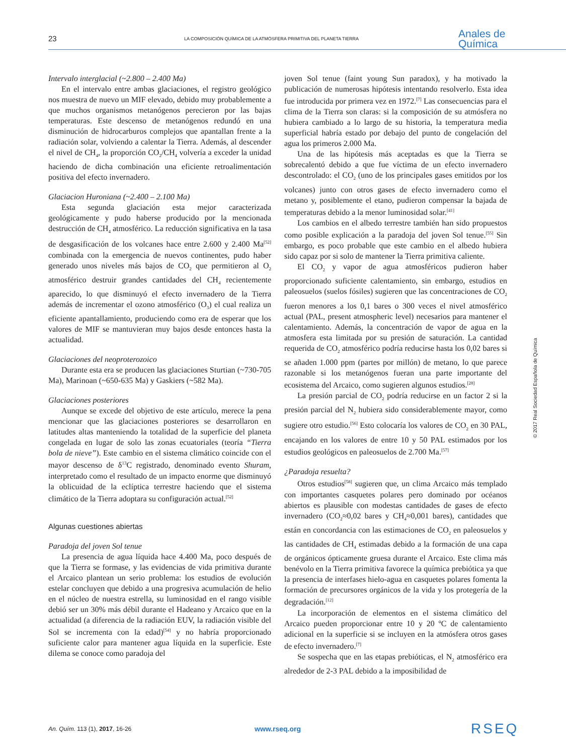23 LA COMPOSICIÓN QUÍMICA DE LA ATMÓSFERA PRIMITIVA DEL PLANETA TIERRA Anales de
Química
Intervalo interglacial (~2.800 – 2.400 Ma)
En el intervalo entre ambas glaciaciones, el registro geológico nos muestra de nuevo un MIF elevado, debido muy probablemente a que muchos organismos metanógenos perecieron por las bajas temperaturas. Este descenso de metanógenos redundó en una disminución de hidrocarburos complejos que apantallan frente a la radiación solar, volviendo a calentar la Tierra. Además, al descender el nivel de CH<sub>4</sub>, la proporción CO<sub>2</sub>/CH<sub>4</sub> volvería a exceder la unidad haciendo de dicha combinación una eficiente retroalimentación positiva del efecto invernadero.
Glaciacion Huroniana (~2.400 – 2.100 Ma)
Esta segunda glaciación esta mejor caracterizada geológicamente y pudo haberse producido por la mencionada destrucción de CH<sub>4</sub> atmosférico. La reducción significativa en la tasa de desgasificación de los volcanes hace entre 2.600 y 2.400 Ma<sup>[52]</sup> combinada con la emergencia de nuevos continentes, pudo haber generado unos niveles más bajos de CO<sub>2</sub> que permitieron al O<sub>2</sub> atmosférico destruir grandes cantidades del CH<sub>4</sub> recientemente aparecido, lo que disminuyó el efecto invernadero de la Tierra además de incrementar el ozono atmosférico (O<sub>3</sub>) el cual realiza un eficiente apantallamiento, produciendo como era de esperar que los valores de MIF se mantuvieran muy bajos desde entonces hasta la actualidad.
Glaciaciones del neoproterozoico
Durante esta era se producen las glaciaciones Sturtian (~730-705 Ma), Marinoan (~650-635 Ma) y Gaskiers (~582 Ma).
Glaciaciones posteriores
Aunque se excede del objetivo de este artículo, merece la pena mencionar que las glaciaciones posteriores se desarrollaron en latitudes altas manteniendo la totalidad de la superficie del planeta congelada en lugar de solo las zonas ecuatoriales (teoría “Tierra bola de nieve”). Este cambio en el sistema climático coincide con el mayor descenso de δ<sup>13</sup>C registrado, denominado evento Shuram, interpretado como el resultado de un impacto enorme que disminuyó la oblicuidad de la eclíptica terrestre haciendo que el sistema climático de la Tierra adoptara su configuración actual.<sup>[52]</sup>
Algunas cuestiones abiertas
Paradoja del joven Sol tenue
La presencia de agua líquida hace 4.400 Ma, poco después de que la Tierra se formase, y las evidencias de vida primitiva durante el Arcaico plantean un serio problema: los estudios de evolución estelar concluyen que debido a una progresiva acumulación de helio en el núcleo de nuestra estrella, su luminosidad en el rango visible debió ser un 30% más débil durante el Hadeano y Arcaico que en la actualidad (a diferencia de la radiación EUV, la radiación visible del Sol se incrementa con la edad)<sup>[54]</sup> y no habría proporcionado suficiente calor para mantener agua líquida en la superficie. Este dilema se conoce como paradoja del
joven Sol tenue (faint young Sun paradox), y ha motivado la publicación de numerosas hipótesis intentando resolverlo. Esta idea fue introducida por primera vez en 1972.<sup>[7]</sup> Las consecuencias para el clima de la Tierra son claras: si la composición de su atmósfera no hubiera cambiado a lo largo de su historia, la temperatura media superficial habría estado por debajo del punto de congelación del agua los primeros 2.000 Ma.
Una de las hipótesis más aceptadas es que la Tierra se sobrecalentó debido a que fue víctima de un efecto invernadero descontrolado: el CO<sub>2</sub> (uno de los principales gases emitidos por los volcanes) junto con otros gases de efecto invernadero como el metano y, posiblemente el etano, pudieron compensar la bajada de temperaturas debido a la menor luminosidad solar.<sup>[41]</sup>
Los cambios en el albedo terrestre también han sido propuestos como posible explicación a la paradoja del joven Sol tenue.<sup>[55]</sup> Sin embargo, es poco probable que este cambio en el albedo hubiera sido capaz por si solo de mantener la Tierra primitiva caliente.
El CO<sub>2</sub> y vapor de agua atmosféricos pudieron haber proporcionado suficiente calentamiento, sin embargo, estudios en paleosuelos (suelos fósiles) sugieren que las concentraciones de CO<sub>2</sub> fueron menores a los 0,1 bares o 300 veces el nivel atmosférico actual (PAL, present atmospheric level) necesarios para mantener el calentamiento. Además, la concentración de vapor de agua en la atmosfera esta limitada por su presión de saturación. La cantidad requerida de CO<sub>2</sub> atmosférico podría reducirse hasta los 0,02 bares si se añaden 1.000 ppm (partes por millón) de metano, lo que parece razonable si los metanógenos fueran una parte importante del ecosistema del Arcaico, como sugieren algunos estudios.<sup>[28]</sup>
La presión parcial de CO<sub>2</sub> podría reducirse en un factor 2 si la presión parcial del N<sub>2</sub> hubiera sido considerablemente mayor, como sugiere otro estudio.<sup>[56]</sup> Esto colocaría los valores de CO<sub>2</sub> en 30 PAL, encajando en los valores de entre 10 y 50 PAL estimados por los estudios geológicos en paleosuelos de 2.700 Ma.<sup>[57]</sup>
¿Paradoja resuelta?
Otros estudios<sup>[58]</sup> sugieren que, un clima Arcaico más templado con importantes casquetes polares pero dominado por océanos abiertos es plausible con modestas cantidades de gases de efecto invernadero (CO<sub>2</sub>≈0,02 bares y CH<sub>4</sub>≈0,001 bares), cantidades que están en concordancia con las estimaciones de CO<sub>2</sub> en paleosuelos y las cantidades de CH<sub>4</sub> estimadas debido a la formación de una capa de orgánicos ópticamente gruesa durante el Arcaico. Este clima más benévolo en la Tierra primitiva favorece la química prebiótica ya que la presencia de interfases hielo-agua en casquetes polares fomenta la formación de precursores orgánicos de la vida y los protegería de la degradación.<sup>[12]</sup>
La incorporación de elementos en el sistema climático del Arcaico pueden proporcionar entre 10 y 20 ºC de calentamiento adicional en la superficie si se incluyen en la atmósfera otros gases de efecto invernadero.<sup>[7]</sup>
Se sospecha que en las etapas prebióticas, el N<sub>2</sub> atmosférico era alrededor de 2-3 PAL debido a la imposibilidad de
© 2017 Real Sociedad Española de Química
An. Quím. 113 (1), 2017, 16-26 www.rseq.org RSEQ